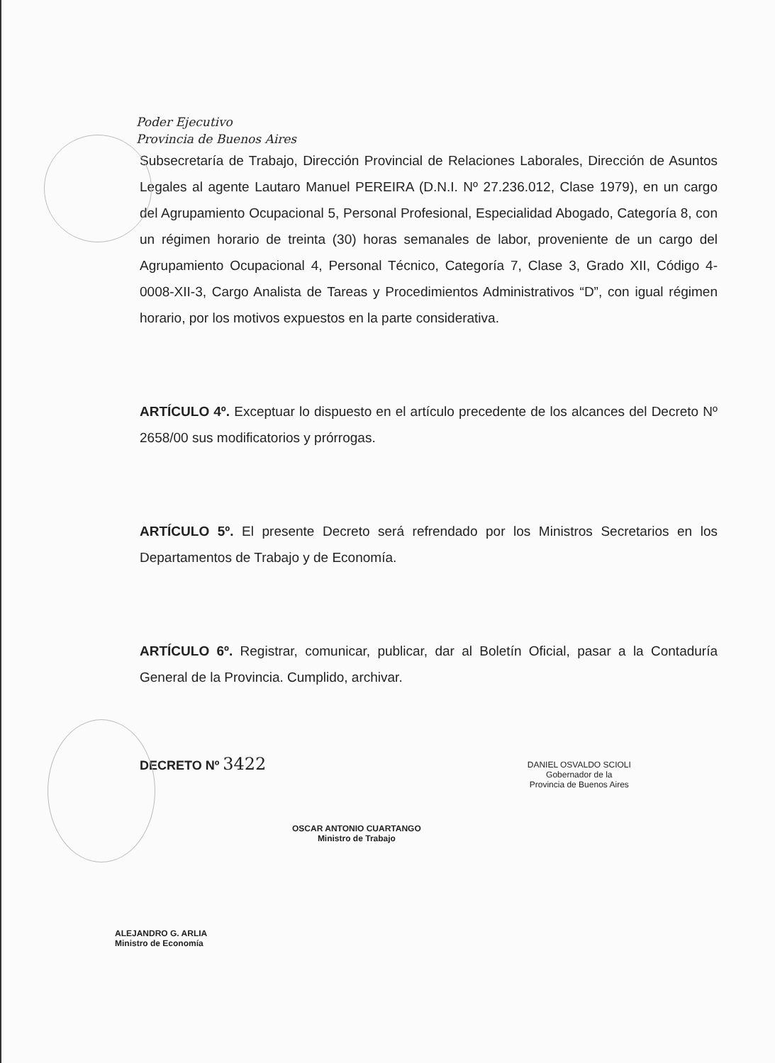Poder Ejecutivo
Provincia de Buenos Aires
Subsecretaría de Trabajo, Dirección Provincial de Relaciones Laborales, Dirección de Asuntos Legales al agente Lautaro Manuel PEREIRA (D.N.I. Nº 27.236.012, Clase 1979), en un cargo del Agrupamiento Ocupacional 5, Personal Profesional, Especialidad Abogado, Categoría 8, con un régimen horario de treinta (30) horas semanales de labor, proveniente de un cargo del Agrupamiento Ocupacional 4, Personal Técnico, Categoría 7, Clase 3, Grado XII, Código 4-0008-XII-3, Cargo Analista de Tareas y Procedimientos Administrativos “D”, con igual régimen horario, por los motivos expuestos en la parte considerativa.
ARTÍCULO 4º. Exceptuar lo dispuesto en el artículo precedente de los alcances del Decreto Nº 2658/00 sus modificatorios y prórrogas.
ARTÍCULO 5º. El presente Decreto será refrendado por los Ministros Secretarios en los Departamentos de Trabajo y de Economía.
ARTÍCULO 6º. Registrar, comunicar, publicar, dar al Boletín Oficial, pasar a la Contaduría General de la Provincia. Cumplido, archivar.
DECRETO Nº 3422
OSCAR ANTONIO CUARTANGO
Ministro de Trabajo
DANIEL OSVALDO SCIOLI
Gobernador de la
Provincia de Buenos Aires
ALEJANDRO G. ARLIA
Ministro de Economía